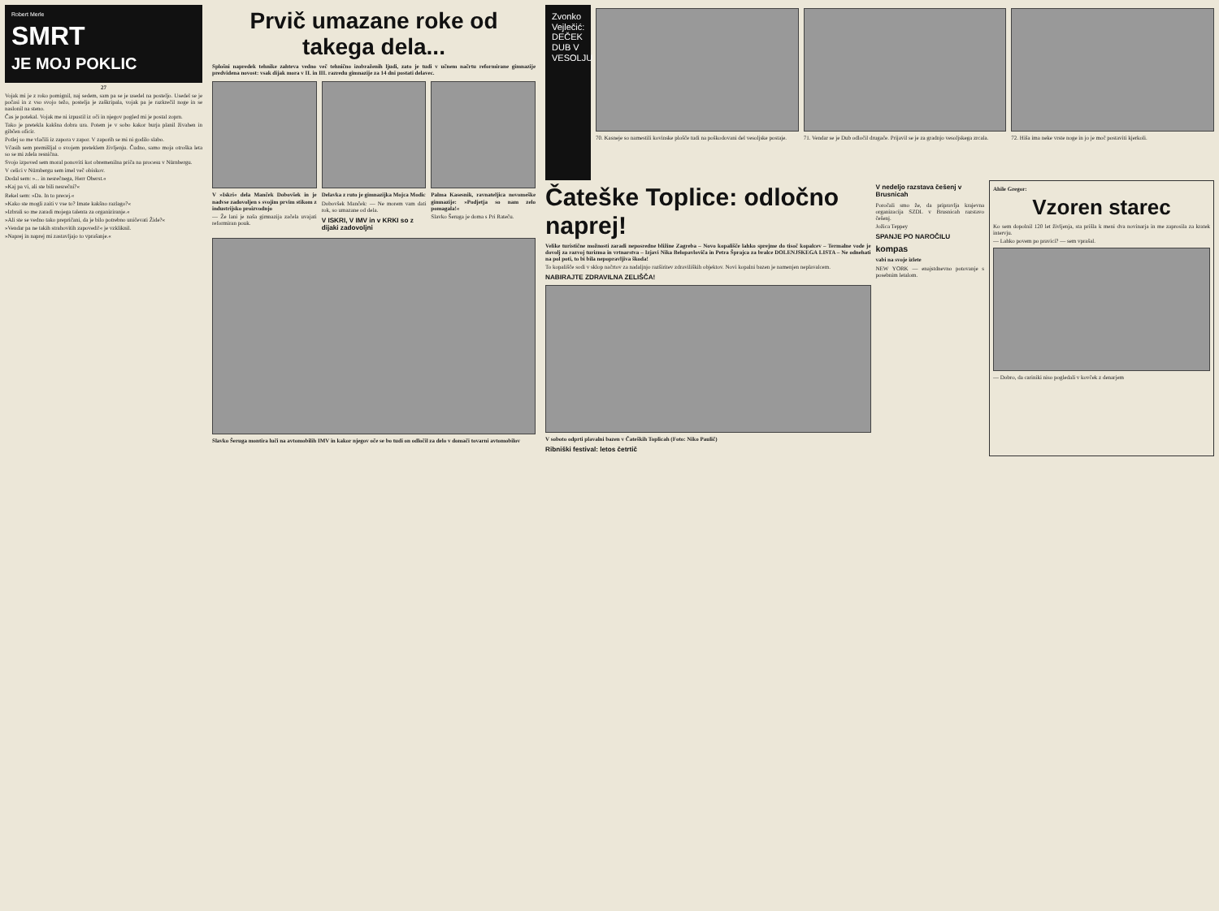Robert Merle
SMRT
JE MOJ POKLIC
27
Vojak mi je z roko pomignil, naj sedem, sam pa se je usedel na posteljo. Usedel se je počasi in z vso svojo težo, postelja je zaškripala, vojak pa je razkrečil noge in se naslonil na steno.
Čas je potekal. Vojak me ni izpustil iz oči in njegov pogled mi je postal zoprn.
Tako je pretekla kakšna dobra ura. Potem je v sobo kakor burja planil živahen in gibčen oficir.
Potlej so me vlačili iz zapora v zapor. V zaporih se mi ni godilo slabo.
Včasih sem premišljal o svojem preteklem življenju. Čudno, samo moja otroška leta so se mi zdela resnična.
Svojo izpoved sem moral ponoviti kot obremenilna priča na procesu v Nürnbergu.
V celici v Nürnbergu sem imel več obiskov.
Dodal sem: »... in nesrečnega, Herr Oberst.«
»Kaj pa vi, ali ste bili nesrečni?«
Rekel sem: »Da. In to precej.«
»Kako ste mogli zaiti v vse to? Imate kakšno razlago?«
»Izbrali so me zaradi mojega talenta za organiziranje.«
»Ali ste se vedno tako prepričani, da je bilo potrebno uničevati Žide?«
»Vendar pa ne takih strahovitih zapovedi!« je vzkliknil.
»Naprej in naprej mi zastavljajo to vprašanje.«
Prvič umazane roke od takega dela...
Splošni napredek tehnike zahteva vedno več tehnično izobraženih ljudi, zato je tudi v učnem načrtu reformirane gimnazije predvidena novost: vsak dijak mora v II. in III. razredu gimnazije za 14 dni postati delavec.
V »Iskri« dela Manček Dobovšek in je nadvse zadovoljen s svojim prvim stikom z industrijsko proizvodnjo
— Že lani je naša gimnazija začela uvajati reformiran pouk.
Delavka z ruto je gimnazijka Mojca Modic
Dobovšek Manček: — Ne morem vam dati rok, so umazane od dela.
V ISKRI, V IMV in v KRKI so z dijaki zadovoljni
Palma Kasesnik, ravnateljica novomeške gimnazije: »Podjetja so nam zelo pomagala!«
Slavko Šeruga je doma s Pri Rateču.
Slavko Šeruga montira luči na avtomobilih IMV in kakor njegov oče se bo tudi on odločil za delo v domači tovarni avtomobilov
Zvonko Vejlečić: DEČEK DUB V VESOLJU
70. Kasneje so namestili kovinske plošče tudi na poškodovani del vesoljske postaje.
71. Vendar se je Dub odločil drugače. Prijavil se je za gradnjo vesoljskega zrcala.
72. Hiša ima neke vrste noge in jo je moč postaviti kjerkoli.
Čateške Toplice: odločno naprej!
Velike turistične možnosti zaradi neposredne bližine Zagreba – Novo kopališče lahko sprejme do tisoč kopalcev – Termalne vode je dovolj za razvoj turizma in vrtnarstva – Izjavi Nika Belopavloviča in Petra Šprajca za bralce DOLENJSKEGA LISTA – Ne odnehati na pol poti, to bi bila nepopravljiva škoda!
To kopališče sodi v sklop načrtov za nadaljnjo razširitev zdraviliških objektov. Novi kopalni bazen je namenjen neplavalcem.
NABIRAJTE ZDRAVILNA ZELIŠČA!
V soboto odprti plavalni bazen v Čateških Toplicah (Foto: Niko Paulič)
Ribniški festival: letos četrtič
V nedeljo razstava češenj v Brusnicah
Poročali smo že, da pripravlja krajevna organizacija SZDL v Brusnicah razstavo češenj.
Jožica Teppey
SPANJE PO NAROČILU
kompas
vabi na svoje izlete
NEW YORK — enajstdnevno potovanje s posebnim letalom.
Ahile Gregor:
Vzoren starec
Ko sem dopolnil 120 let življenja, sta prišla k meni dva novinarja in me zaprosila za kratek intervju.
— Lahko povem po pravici? — sem vprašal.
— Dobro, da cariniki niso pogledali v kovček z denarjem